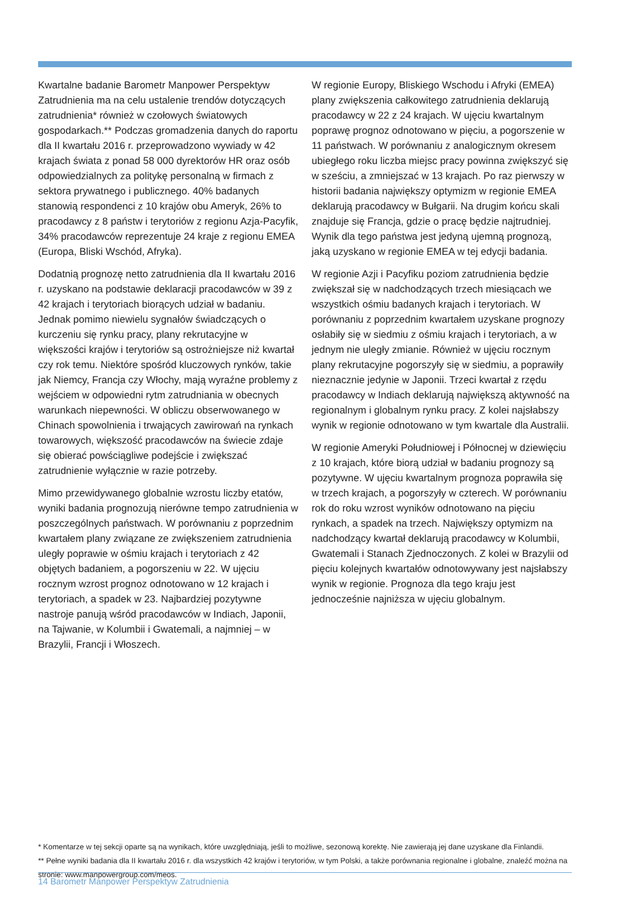Kwartalne badanie Barometr Manpower Perspektyw Zatrudnienia ma na celu ustalenie trendów dotyczących zatrudnienia* również w czołowych światowych gospodarkach.** Podczas gromadzenia danych do raportu dla II kwartału 2016 r. przeprowadzono wywiady w 42 krajach świata z ponad 58 000 dyrektorów HR oraz osób odpowiedzialnych za politykę personalną w firmach z sektora prywatnego i publicznego. 40% badanych stanowią respondenci z 10 krajów obu Ameryk, 26% to pracodawcy z 8 państw i terytoriów z regionu Azja-Pacyfik, 34% pracodawców reprezentuje 24 kraje z regionu EMEA (Europa, Bliski Wschód, Afryka).
Dodatnią prognozę netto zatrudnienia dla II kwartału 2016 r. uzyskano na podstawie deklaracji pracodawców w 39 z 42 krajach i terytoriach biorących udział w badaniu. Jednak pomimo niewielu sygnałów świadczących o kurczeniu się rynku pracy, plany rekrutacyjne w większości krajów i terytoriów są ostrożniejsze niż kwartał czy rok temu. Niektóre spośród kluczowych rynków, takie jak Niemcy, Francja czy Włochy, mają wyraźne problemy z wejściem w odpowiedni rytm zatrudniania w obecnych warunkach niepewności. W obliczu obserwowanego w Chinach spowolnienia i trwających zawirowań na rynkach towarowych, większość pracodawców na świecie zdaje się obierać powściągliwe podejście i zwiększać zatrudnienie wyłącznie w razie potrzeby.
Mimo przewidywanego globalnie wzrostu liczby etatów, wyniki badania prognozują nierówne tempo zatrudnienia w poszczególnych państwach. W porównaniu z poprzednim kwartałem plany związane ze zwiększeniem zatrudnienia uległy poprawie w ośmiu krajach i terytoriach z 42 objętych badaniem, a pogorszeniu w 22. W ujęciu rocznym wzrost prognoz odnotowano w 12 krajach i terytoriach, a spadek w 23. Najbardziej pozytywne nastroje panują wśród pracodawców w Indiach, Japonii, na Tajwanie, w Kolumbii i Gwatemali, a najmniej – w Brazylii, Francji i Włoszech.
W regionie Europy, Bliskiego Wschodu i Afryki (EMEA) plany zwiększenia całkowitego zatrudnienia deklarują pracodawcy w 22 z 24 krajach. W ujęciu kwartalnym poprawę prognoz odnotowano w pięciu, a pogorszenie w 11 państwach. W porównaniu z analogicznym okresem ubiegłego roku liczba miejsc pracy powinna zwiększyć się w sześciu, a zmniejszać w 13 krajach. Po raz pierwszy w historii badania największy optymizm w regionie EMEA deklarują pracodawcy w Bułgarii. Na drugim końcu skali znajduje się Francja, gdzie o pracę będzie najtrudniej. Wynik dla tego państwa jest jedyną ujemną prognozą, jaką uzyskano w regionie EMEA w tej edycji badania.
W regionie Azji i Pacyfiku poziom zatrudnienia będzie zwiększał się w nadchodzących trzech miesiącach we wszystkich ośmiu badanych krajach i terytoriach. W porównaniu z poprzednim kwartałem uzyskane prognozy osłabiły się w siedmiu z ośmiu krajach i terytoriach, a w jednym nie uległy zmianie. Również w ujęciu rocznym plany rekrutacyjne pogorszyły się w siedmiu, a poprawiły nieznacznie jedynie w Japonii. Trzeci kwartał z rzędu pracodawcy w Indiach deklarują największą aktywność na regionalnym i globalnym rynku pracy. Z kolei najsłabszy wynik w regionie odnotowano w tym kwartale dla Australii.
W regionie Ameryki Południowej i Północnej w dziewięciu z 10 krajach, które biorą udział w badaniu prognozy są pozytywne. W ujęciu kwartalnym prognoza poprawiła się w trzech krajach, a pogorszyły w czterech. W porównaniu rok do roku wzrost wyników odnotowano na pięciu rynkach, a spadek na trzech. Największy optymizm na nadchodzący kwartał deklarują pracodawcy w Kolumbii, Gwatemali i Stanach Zjednoczonych. Z kolei w Brazylii od pięciu kolejnych kwartałów odnotowywany jest najsłabszy wynik w regionie. Prognoza dla tego kraju jest jednocześnie najniższa w ujęciu globalnym.
* Komentarze w tej sekcji oparte są na wynikach, które uwzględniają, jeśli to możliwe, sezonową korektę. Nie zawierają jej dane uzyskane dla Finlandii.
** Pełne wyniki badania dla II kwartału 2016 r. dla wszystkich 42 krajów i terytoriów, w tym Polski, a także porównania regionalne i globalne, znaleźć można na stronie: www.manpowergroup.com/meos.
14 Barometr Manpower Perspektyw Zatrudnienia